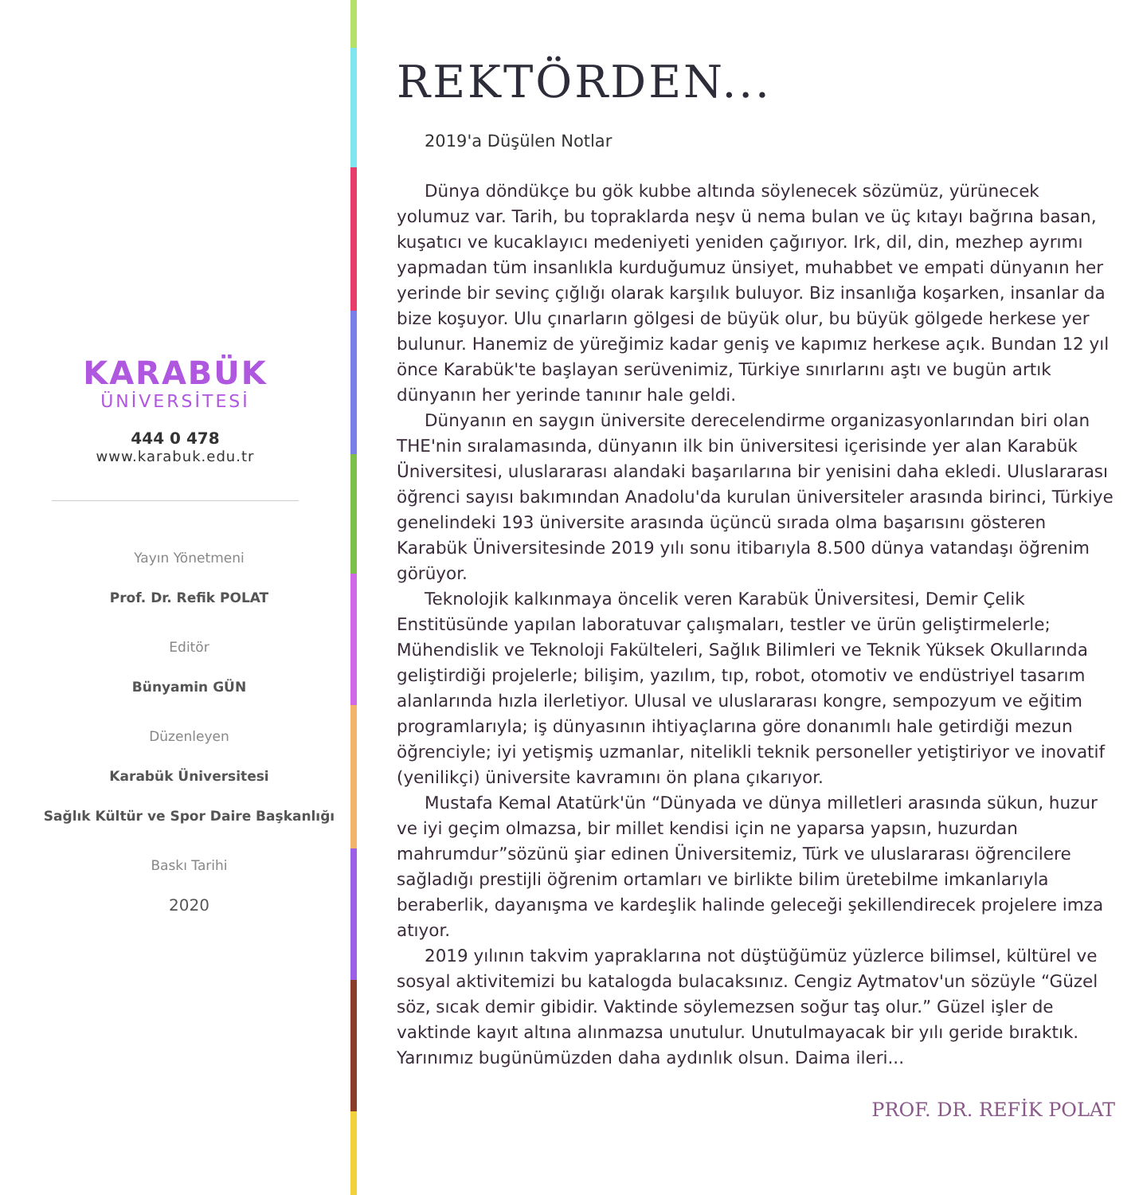KARABÜK
ÜNİVERSİTESİ
444 0 478
www.karabuk.edu.tr
Yayın Yönetmeni
Prof. Dr. Refik POLAT
Editör
Bünyamin GÜN
Düzenleyen
Karabük Üniversitesi
Sağlık Kültür ve Spor Daire Başkanlığı
Baskı Tarihi
2020
REKTÖRDEN...
2019'a Düşülen Notlar
Dünya döndükçe bu gök kubbe altında söylenecek sözümüz, yürünecek yolumuz var. Tarih, bu topraklarda neşv ü nema bulan ve üç kıtayı bağrına basan, kuşatıcı ve kucaklayıcı medeniyeti yeniden çağırıyor. Irk, dil, din, mezhep ayrımı yapmadan tüm insanlıkla kurduğumuz ünsiyet, muhabbet ve empati dünyanın her yerinde bir sevinç çığlığı olarak karşılık buluyor. Biz insanlığa koşarken, insanlar da bize koşuyor. Ulu çınarların gölgesi de büyük olur, bu büyük gölgede herkese yer bulunur. Hanemiz de yüreğimiz kadar geniş ve kapımız herkese açık. Bundan 12 yıl önce Karabük'te başlayan serüvenimiz, Türkiye sınırlarını aştı ve bugün artık dünyanın her yerinde tanınır hale geldi.
Dünyanın en saygın üniversite derecelendirme organizasyonlarından biri olan THE'nin sıralamasında, dünyanın ilk bin üniversitesi içerisinde yer alan Karabük Üniversitesi, uluslararası alandaki başarılarına bir yenisini daha ekledi. Uluslararası öğrenci sayısı bakımından Anadolu'da kurulan üniversiteler arasında birinci, Türkiye genelindeki 193 üniversite arasında üçüncü sırada olma başarısını gösteren Karabük Üniversitesinde 2019 yılı sonu itibarıyla 8.500 dünya vatandaşı öğrenim görüyor.
Teknolojik kalkınmaya öncelik veren Karabük Üniversitesi, Demir Çelik Enstitüsünde yapılan laboratuvar çalışmaları, testler ve ürün geliştirmelerle; Mühendislik ve Teknoloji Fakülteleri, Sağlık Bilimleri ve Teknik Yüksek Okullarında geliştirdiği projelerle; bilişim, yazılım, tıp, robot, otomotiv ve endüstriyel tasarım alanlarında hızla ilerletiyor. Ulusal ve uluslararası kongre, sempozyum ve eğitim programlarıyla; iş dünyasının ihtiyaçlarına göre donanımlı hale getirdiği mezun öğrenciyle; iyi yetişmiş uzmanlar, nitelikli teknik personeller yetiştiriyor ve inovatif (yenilikçi) üniversite kavramını ön plana çıkarıyor.
Mustafa Kemal Atatürk'ün “Dünyada ve dünya milletleri arasında sükun, huzur ve iyi geçim olmazsa, bir millet kendisi için ne yaparsa yapsın, huzurdan mahrumdur”sözünü şiar edinen Üniversitemiz, Türk ve uluslararası öğrencilere sağladığı prestijli öğrenim ortamları ve birlikte bilim üretebilme imkanlarıyla beraberlik, dayanışma ve kardeşlik halinde geleceği şekillendirecek projelere imza atıyor.
2019 yılının takvim yapraklarına not düştüğümüz yüzlerce bilimsel, kültürel ve sosyal aktivitemizi bu katalogda bulacaksınız. Cengiz Aytmatov'un sözüyle “Güzel söz, sıcak demir gibidir. Vaktinde söylemezsen soğur taş olur.” Güzel işler de vaktinde kayıt altına alınmazsa unutulur. Unutulmayacak bir yılı geride bıraktık. Yarınımız bugünümüzden daha aydınlık olsun. Daima ileri...
PROF. DR. REFİK POLAT